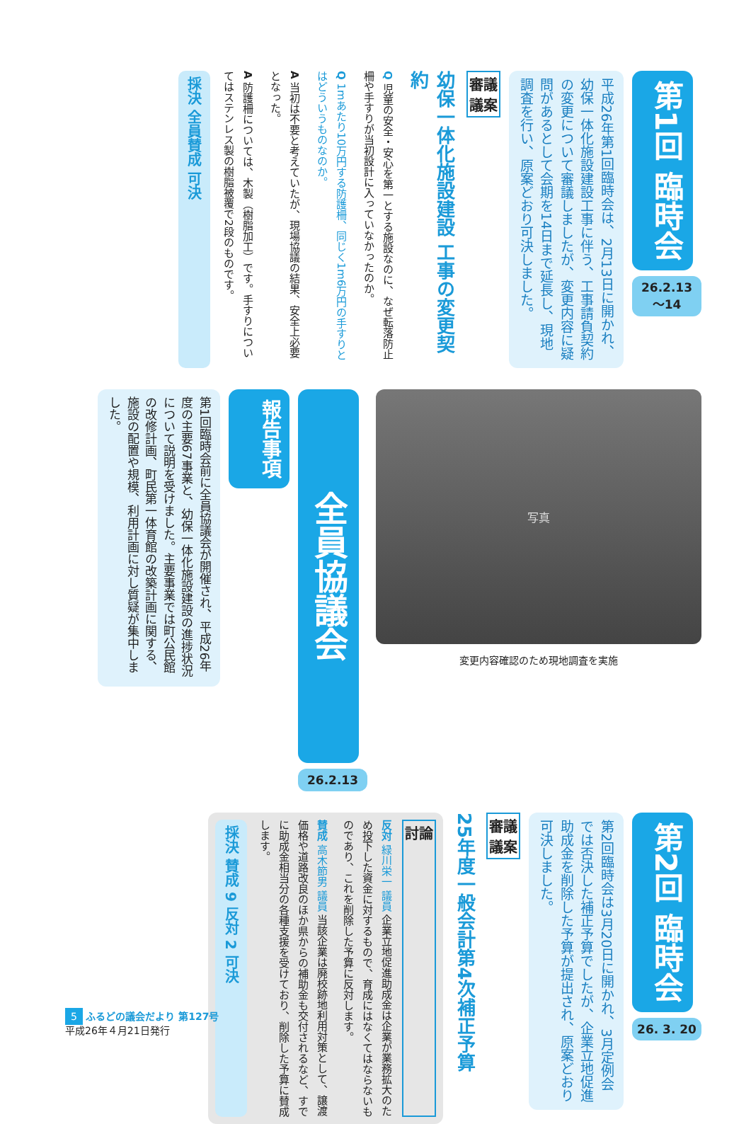第1回 臨時会
26.2.13～14
平成26年第1回臨時会は、2月13日に開かれ、幼保一体化施設建設工事に伴う、工事請負契約の変更について審議しましたが、変更内容に疑問があるとして会期を14日まで延長し、現地調査を行い、原案どおり可決しました。
審議
議案
幼保一体化施設建設 工事の変更契約
Q 児童の安全・安心を第一とする施設なのに、なぜ転落防止柵や手すりが当初設計に入っていなかったのか。
Q 1mあたり10万円する防護柵、同じく1m6万円の手すりとはどういうものなのか。
A 当初は不要と考えていたが、現場協議の結果、安全上必要となった。
A 防護柵については、木製（樹脂加工）です。手すりについてはステンレス製の樹脂被覆で2段のものです。
採決 全員賛成 可決
写真
変更内容確認のため現地調査を実施
全員協議会
26.2.13
報告事項
第1回臨時会前に全員協議会が開催され、平成26年度の主要67事業と、幼保一体化施設建設の進捗状況について説明を受けました。主要事業では町公民館の改修計画、町民第一体育館の改築計画に関する、施設の配置や規模、利用計画に対し質疑が集中しました。
第2回 臨時会
26. 3. 20
第2回臨時会は3月20日に開かれ、3月定例会では否決した補正予算でしたが、企業立地促進助成金を削除した予算が提出され、原案どおり可決しました。
審議
議案
25年度一般会計第4次補正予算
討論
反対 緑川栄一 議員 企業立地促進助成金は企業が業務拡大のため投下した資金に対するもので、育成にはなくてはならないものであり、これを削除した予算に反対します。
賛成 高木節男 議員 当該企業は廃校跡地利用対策として、譲渡価格や道路改良のほか県からの補助金も交付されるなど、すでに助成金相当分の各種支援を受けており、削除した予算に賛成します。
採決 賛成 9 反対 2 可決
5 ふるどの議会だより 第127号
平成26年４月21日発行